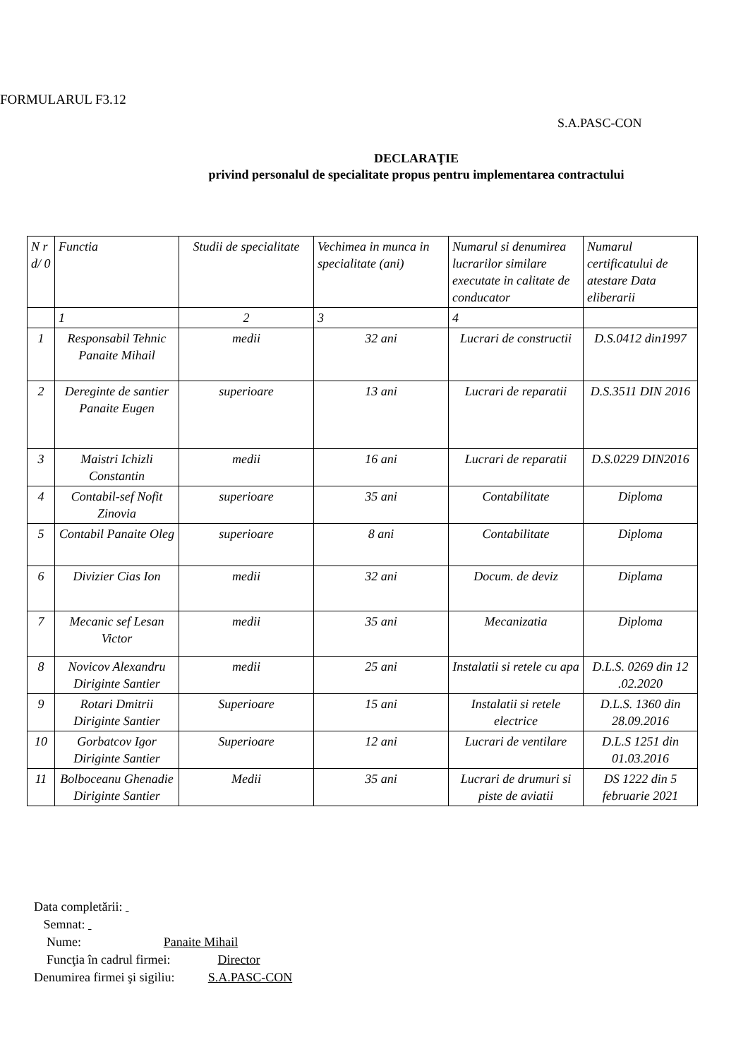FORMULARUL F3.12
S.A.PASC-CON
DECLARAŢIE
privind personalul de specialitate propus pentru implementarea contractului
| N r d/ 0 | Functia | Studii de specialitate | Vechimea in munca in specialitate (ani) | Numarul si denumirea lucrarilor similare executate in calitate de conducator | Numarul certificatului de atestare Data eliberarii |
| --- | --- | --- | --- | --- | --- |
| | 1 | 2 | 3 | 4 | |
| 1 | Responsabil Tehnic Panaite Mihail | medii | 32 ani | Lucrari de constructii | D.S.0412 din1997 |
| 2 | Dereginte de santier Panaite Eugen | superioare | 13 ani | Lucrari de reparatii | D.S.3511 DIN 2016 |
| 3 | Maistri Ichizli Constantin | medii | 16 ani | Lucrari de reparatii | D.S.0229 DIN2016 |
| 4 | Contabil-sef Nofit Zinovia | superioare | 35 ani | Contabilitate | Diploma |
| 5 | Contabil Panaite Oleg | superioare | 8 ani | Contabilitate | Diploma |
| 6 | Divizier Cias Ion | medii | 32 ani | Docum. de deviz | Diplama |
| 7 | Mecanic sef Lesan Victor | medii | 35 ani | Mecanizatia | Diploma |
| 8 | Novicov Alexandru Diriginte Santier | medii | 25 ani | Instalatii si retele cu apa | D.L.S. 0269 din 12 .02.2020 |
| 9 | Rotari Dmitrii Diriginte Santier | Superioare | 15 ani | Instalatii si retele electrice | D.L.S. 1360 din 28.09.2016 |
| 10 | Gorbatcov Igor Diriginte Santier | Superioare | 12 ani | Lucrari de ventilare | D.L.S 1251 din 01.03.2016 |
| 11 | Bolboceanu Ghenadie Diriginte Santier | Medii | 35 ani | Lucrari de drumuri si piste de aviatii | DS 1222 din 5 februarie 2021 |
Data completării:
Semnat:
Nume: Panaite Mihail
Funcţia în cadrul firmei: Director
Denumirea firmei şi sigiliu: S.A.PASC-CON